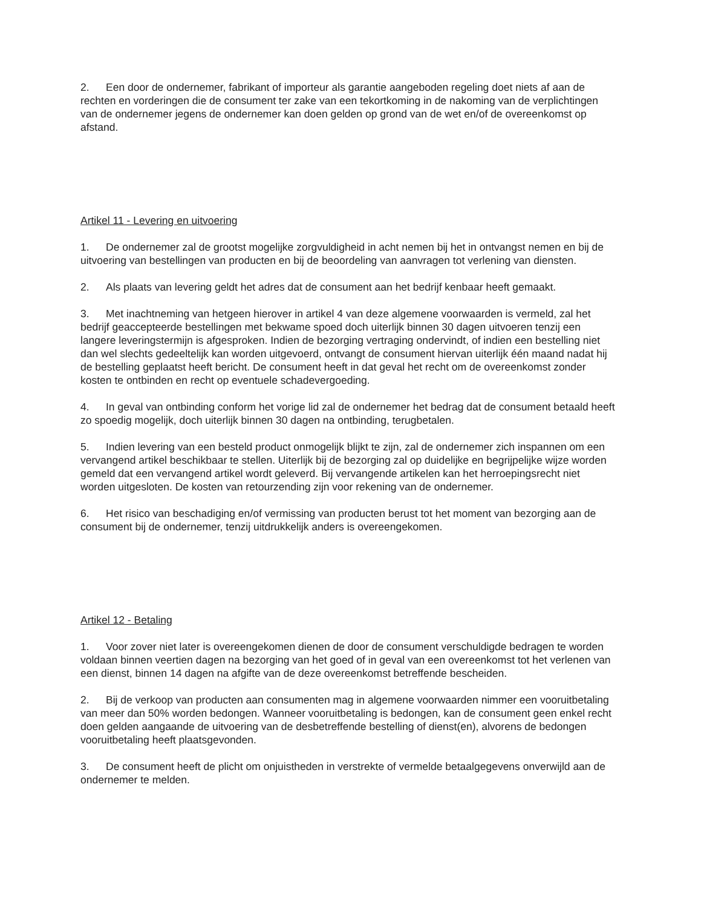2. Een door de ondernemer, fabrikant of importeur als garantie aangeboden regeling doet niets af aan de rechten en vorderingen die de consument ter zake van een tekortkoming in de nakoming van de verplichtingen van de ondernemer jegens de ondernemer kan doen gelden op grond van de wet en/of de overeenkomst op afstand.
Artikel 11 - Levering en uitvoering
1. De ondernemer zal de grootst mogelijke zorgvuldigheid in acht nemen bij het in ontvangst nemen en bij de uitvoering van bestellingen van producten en bij de beoordeling van aanvragen tot verlening van diensten.
2. Als plaats van levering geldt het adres dat de consument aan het bedrijf kenbaar heeft gemaakt.
3. Met inachtneming van hetgeen hierover in artikel 4 van deze algemene voorwaarden is vermeld, zal het bedrijf geaccepteerde bestellingen met bekwame spoed doch uiterlijk binnen 30 dagen uitvoeren tenzij een langere leveringstermijn is afgesproken. Indien de bezorging vertraging ondervindt, of indien een bestelling niet dan wel slechts gedeeltelijk kan worden uitgevoerd, ontvangt de consument hiervan uiterlijk één maand nadat hij de bestelling geplaatst heeft bericht. De consument heeft in dat geval het recht om de overeenkomst zonder kosten te ontbinden en recht op eventuele schadevergoeding.
4. In geval van ontbinding conform het vorige lid zal de ondernemer het bedrag dat de consument betaald heeft zo spoedig mogelijk, doch uiterlijk binnen 30 dagen na ontbinding, terugbetalen.
5. Indien levering van een besteld product onmogelijk blijkt te zijn, zal de ondernemer zich inspannen om een vervangend artikel beschikbaar te stellen. Uiterlijk bij de bezorging zal op duidelijke en begrijpelijke wijze worden gemeld dat een vervangend artikel wordt geleverd. Bij vervangende artikelen kan het herroepingsrecht niet worden uitgesloten. De kosten van retourzending zijn voor rekening van de ondernemer.
6. Het risico van beschadiging en/of vermissing van producten berust tot het moment van bezorging aan de consument bij de ondernemer, tenzij uitdrukkelijk anders is overeengekomen.
Artikel 12 - Betaling
1. Voor zover niet later is overeengekomen dienen de door de consument verschuldigde bedragen te worden voldaan binnen veertien dagen na bezorging van het goed of in geval van een overeenkomst tot het verlenen van een dienst, binnen 14 dagen na afgifte van de deze overeenkomst betreffende bescheiden.
2. Bij de verkoop van producten aan consumenten mag in algemene voorwaarden nimmer een vooruitbetaling van meer dan 50% worden bedongen. Wanneer vooruitbetaling is bedongen, kan de consument geen enkel recht doen gelden aangaande de uitvoering van de desbetreffende bestelling of dienst(en), alvorens de bedongen vooruitbetaling heeft plaatsgevonden.
3. De consument heeft de plicht om onjuistheden in verstrekte of vermelde betaalgegevens onverwijld aan de ondernemer te melden.